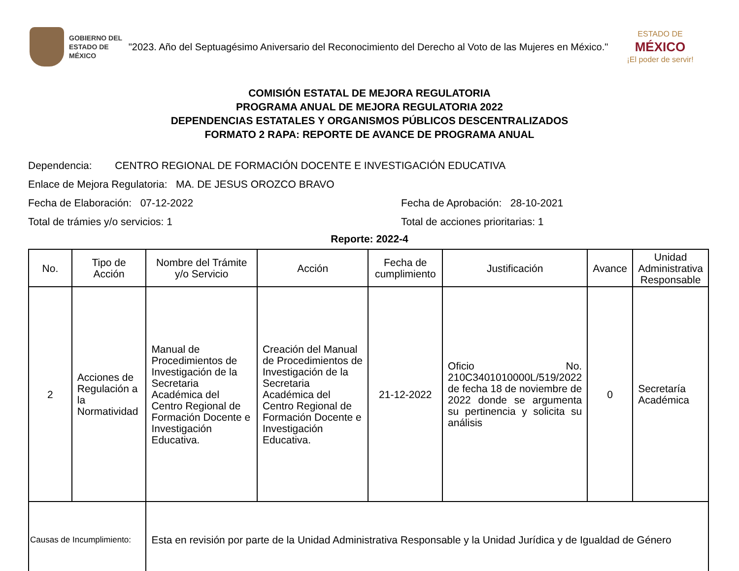GOBIERNO DEL
ESTADO DE
MÉXICO
"2023. Año del Septuagésimo Aniversario del Reconocimiento del Derecho al Voto de las Mujeres en México."
ESTADO DE
MÉXICO
¡El poder de servir!
COMISIÓN ESTATAL DE MEJORA REGULATORIA
PROGRAMA ANUAL DE MEJORA REGULATORIA 2022
DEPENDENCIAS ESTATALES Y ORGANISMOS PÚBLICOS DESCENTRALIZADOS
FORMATO 2 RAPA: REPORTE DE AVANCE DE PROGRAMA ANUAL
Dependencia: CENTRO REGIONAL DE FORMACIÓN DOCENTE E INVESTIGACIÓN EDUCATIVA
Enlace de Mejora Regulatoria: MA. DE JESUS OROZCO BRAVO
Fecha de Elaboración: 07-12-2022 Fecha de Aprobación: 28-10-2021
Total de trámies y/o servicios: 1 Total de acciones prioritarias: 1
Reporte: 2022-4
| No. | Tipo de Acción | Nombre del Trámite y/o Servicio | Acción | Fecha de cumplimiento | Justificación | Avance | Unidad Administrativa Responsable |
| --- | --- | --- | --- | --- | --- | --- | --- |
| 2 | Acciones de Regulación a la Normatividad | Manual de Procedimientos de Investigación de la Secretaria Académica del Centro Regional de Formación Docente e Investigación Educativa. | Creación del Manual de Procedimientos de Investigación de la Secretaria Académica del Centro Regional de Formación Docente e Investigación Educativa. | 21-12-2022 | Oficio No. 210C3401010000L/519/2022 de fecha 18 de noviembre de 2022 donde se argumenta su pertinencia y solicita su análisis | 0 | Secretaría Académica |
| Causas de Incumplimiento: | | Esta en revisión por parte de la Unidad Administrativa Responsable y la Unidad Jurídica y de Igualdad de Género | | | | | |